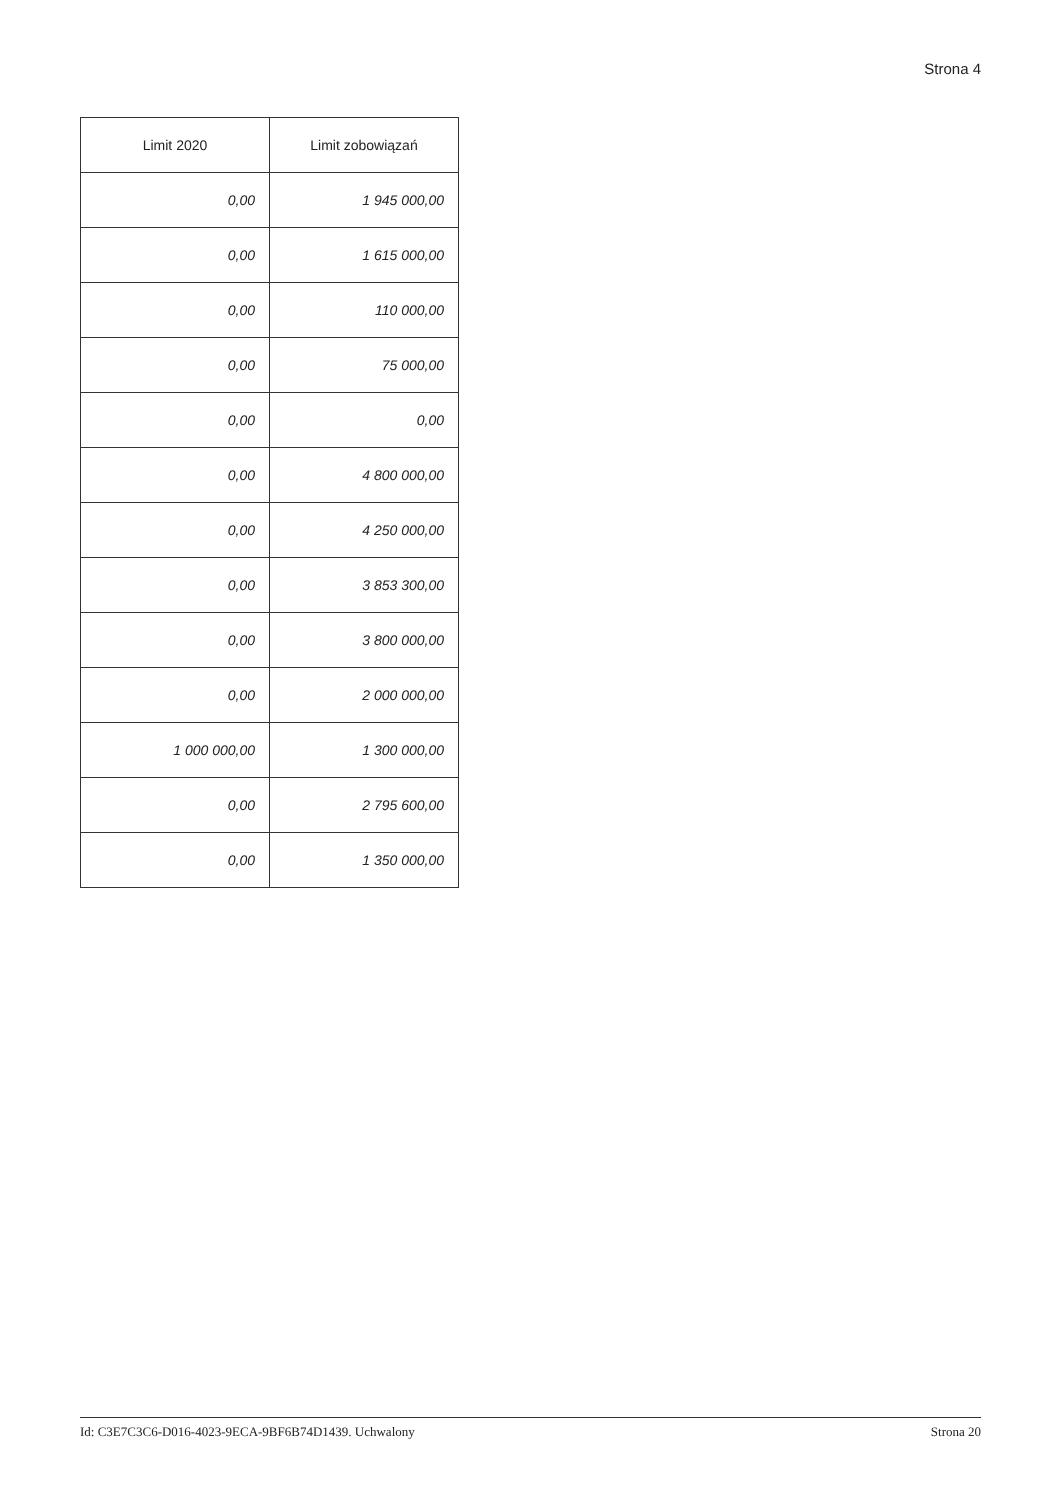Strona 4
| Limit 2020 | Limit zobowiązań |
| --- | --- |
| 0,00 | 1 945 000,00 |
| 0,00 | 1 615 000,00 |
| 0,00 | 110 000,00 |
| 0,00 | 75 000,00 |
| 0,00 | 0,00 |
| 0,00 | 4 800 000,00 |
| 0,00 | 4 250 000,00 |
| 0,00 | 3 853 300,00 |
| 0,00 | 3 800 000,00 |
| 0,00 | 2 000 000,00 |
| 1 000 000,00 | 1 300 000,00 |
| 0,00 | 2 795 600,00 |
| 0,00 | 1 350 000,00 |
Id: C3E7C3C6-D016-4023-9ECA-9BF6B74D1439. Uchwalony Strona 20